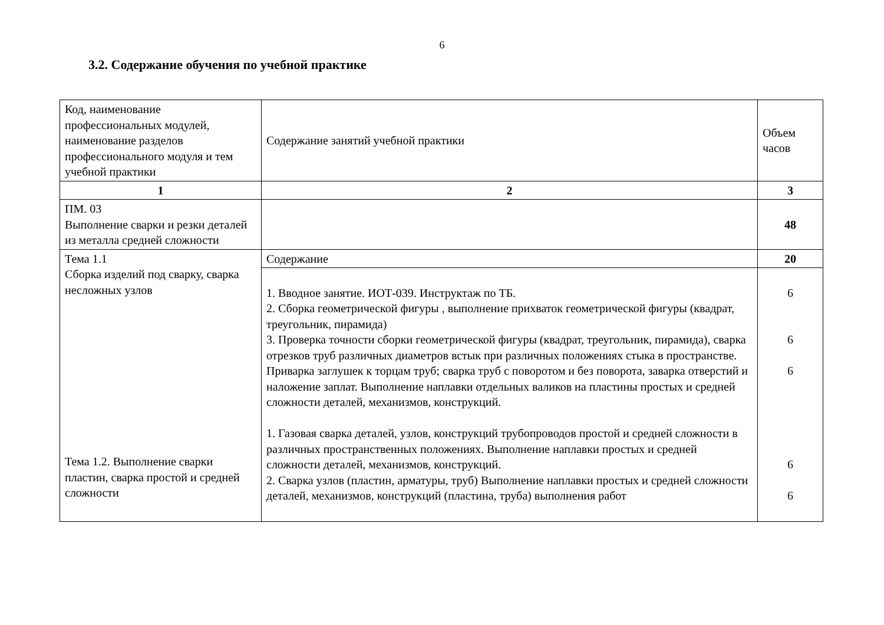6
3.2. Содержание обучения по учебной практике
| Код, наименование профессиональных модулей, наименование разделов профессионального модуля и тем учебной практики | Содержание занятий учебной практики | Объем часов |
| 1 | 2 | 3 |
| ПМ. 03 Выполнение сварки и резки деталей из металла средней сложности | | 48 |
| Тема 1.1 Сборка изделий под сварку, сварка несложных узлов Тема 1.2. Выполнение сварки пластин, сварка простой и средней сложности | Содержание | 20 |
| | 1. Вводное занятие. ИОТ-039. Инструктаж по ТБ. 2. Сборка геометрической фигуры , выполнение прихваток геометрической фигуры (квадрат, треугольник, пирамида) 3. Проверка точности сборки геометрической фигуры (квадрат, треугольник, пирамида), сварка отрезков труб различных диаметров встык при различных положениях стыка в пространстве. Приварка заглушек к торцам труб; сварка труб с поворотом и без поворота, заварка отверстий и наложение заплат. Выполнение наплавки отдельных валиков на пластины простых и средней сложности деталей, механизмов, конструкций. 1. Газовая сварка деталей, узлов, конструкций трубопроводов простой и средней сложности в различных пространственных положениях. Выполнение наплавки простых и средней сложности деталей, механизмов, конструкций. 2. Сварка узлов (пластин, арматуры, труб) Выполнение наплавки простых и средней сложности деталей, механизмов, конструкций (пластина, труба) выполнения работ | 6 6 6 6 6 |